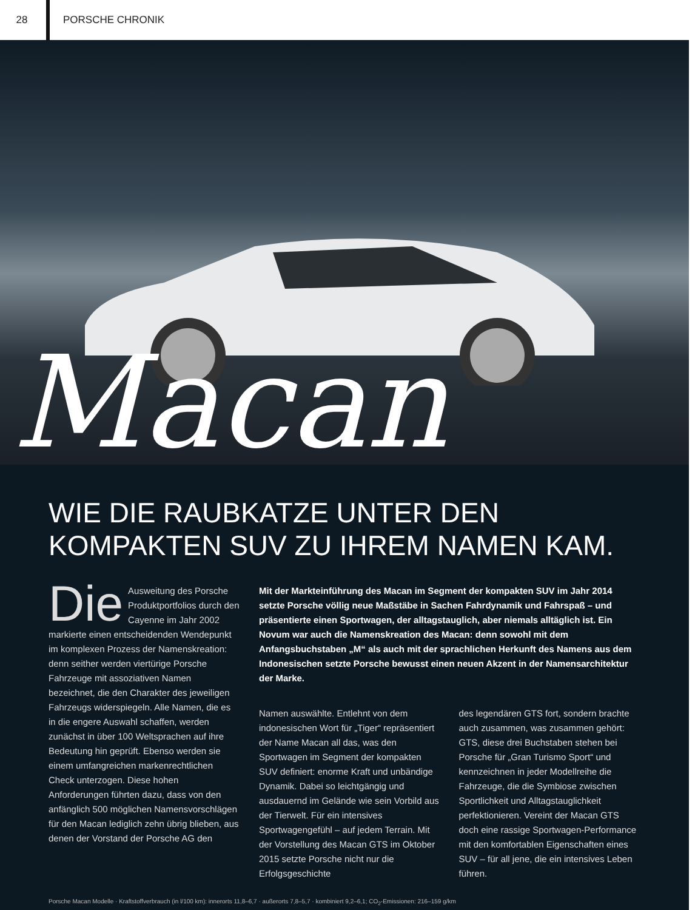28 PORSCHE CHRONIK
Macan
WIE DIE RAUBKATZE UNTER DEN
KOMPAKTEN SUV ZU IHREM NAMEN KAM.
Die Ausweitung des Porsche Produktportfolios durch den Cayenne im Jahr 2002 markierte einen entscheidenden Wendepunkt im komplexen Prozess der Namenskreation: denn seither werden viertürige Porsche Fahrzeuge mit assoziativen Namen bezeichnet, die den Charakter des jeweiligen Fahrzeugs widerspiegeln. Alle Namen, die es in die engere Auswahl schaffen, werden zunächst in über 100 Weltsprachen auf ihre Bedeutung hin geprüft. Ebenso werden sie einem umfangreichen markenrechtlichen Check unterzogen. Diese hohen Anforderungen führten dazu, dass von den anfänglich 500 möglichen Namensvorschlägen für den Macan lediglich zehn übrig blieben, aus denen der Vorstand der Porsche AG den
Mit der Markteinführung des Macan im Segment der kompakten SUV im Jahr 2014 setzte Porsche völlig neue Maßstäbe in Sachen Fahrdynamik und Fahrspaß – und präsentierte einen Sportwagen, der alltagstauglich, aber niemals alltäglich ist. Ein Novum war auch die Namenskreation des Macan: denn sowohl mit dem Anfangsbuchstaben „M“ als auch mit der sprachlichen Herkunft des Namens aus dem Indonesischen setzte Porsche bewusst einen neuen Akzent in der Namensarchitektur der Marke.
Namen auswählte. Entlehnt von dem indonesischen Wort für „Tiger“ repräsentiert der Name Macan all das, was den Sportwagen im Segment der kompakten SUV definiert: enorme Kraft und unbändige Dynamik. Dabei so leichtgängig und ausdauernd im Gelände wie sein Vorbild aus der Tierwelt. Für ein intensives Sportwagengefühl – auf jedem Terrain. Mit der Vorstellung des Macan GTS im Oktober 2015 setzte Porsche nicht nur die Erfolgsgeschichte
des legendären GTS fort, sondern brachte auch zusammen, was zusammen gehört: GTS, diese drei Buchstaben stehen bei Porsche für „Gran Turismo Sport“ und kennzeichnen in jeder Modellreihe die Fahrzeuge, die die Symbiose zwischen Sportlichkeit und Alltagstauglichkeit perfektionieren. Vereint der Macan GTS doch eine rassige Sportwagen-Performance mit den komfortablen Eigenschaften eines SUV – für all jene, die ein intensives Leben führen.
Porsche Macan Modelle · Kraftstoffverbrauch (in l/100 km): innerorts 11,8–6,7 · außerorts 7,8–5,7 · kombiniert 9,2–6,1; CO<sub>2</sub>-Emissionen: 216–159 g/km